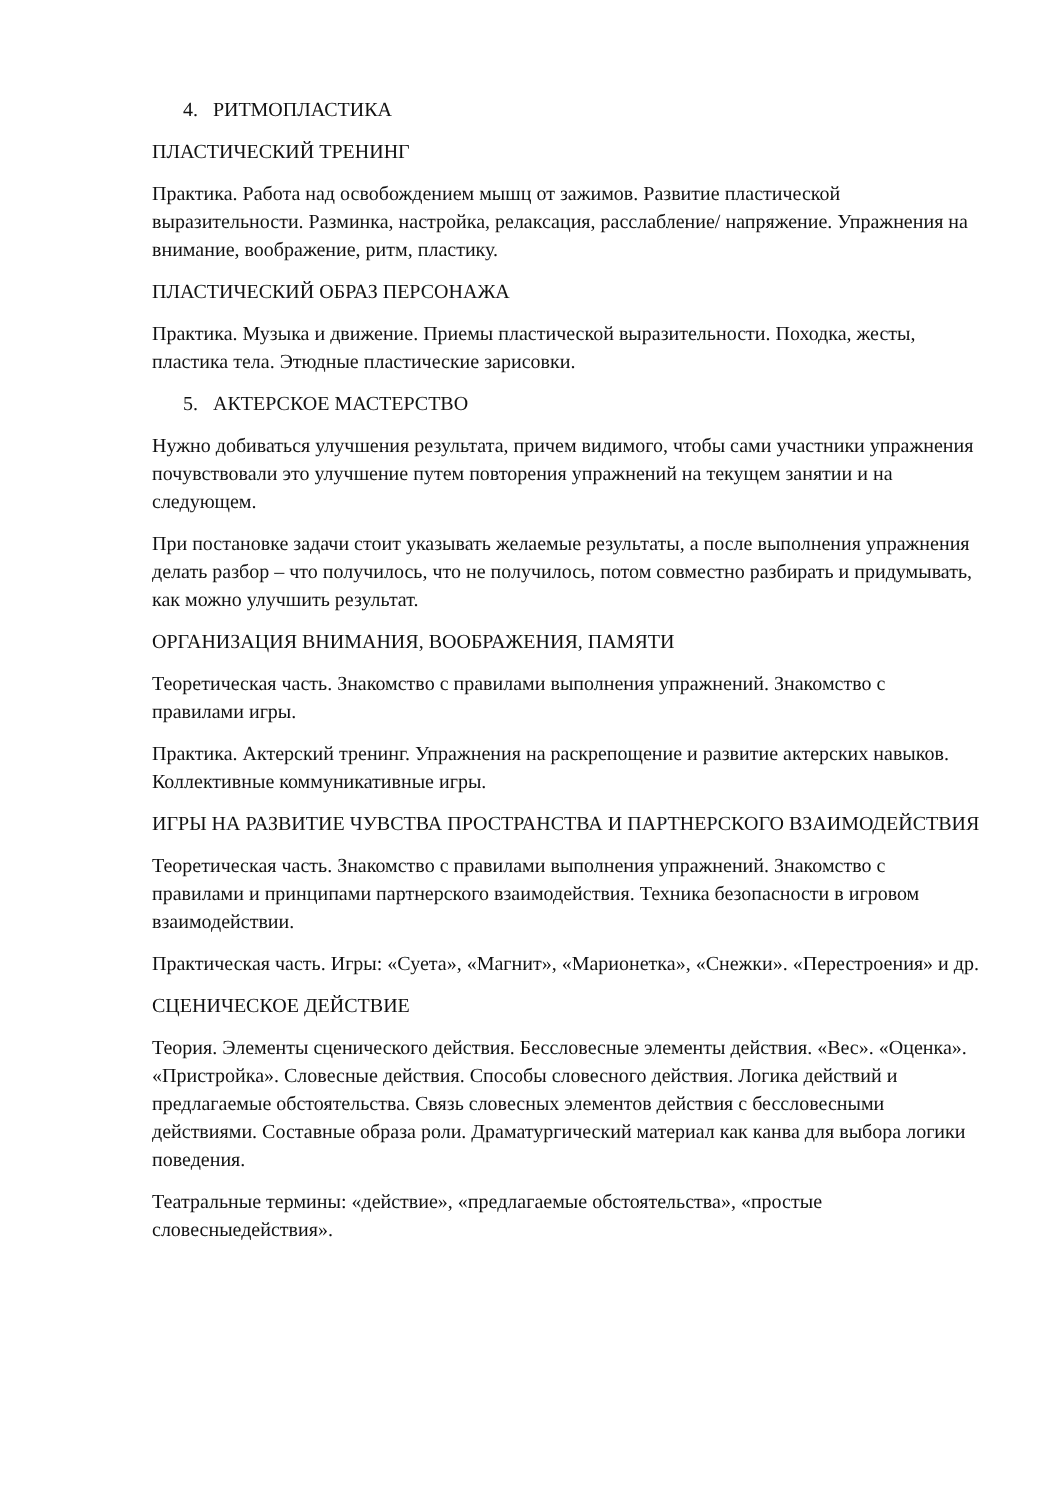4. РИТМОПЛАСТИКА
ПЛАСТИЧЕСКИЙ ТРЕНИНГ
Практика. Работа над освобождением мышц от зажимов. Развитие пластической выразительности. Разминка, настройка, релаксация, расслабление/ напряжение. Упражнения на внимание, воображение, ритм, пластику.
ПЛАСТИЧЕСКИЙ ОБРАЗ ПЕРСОНАЖА
Практика. Музыка и движение. Приемы пластической выразительности. Походка, жесты, пластика тела. Этюдные пластические зарисовки.
5. АКТЕРСКОЕ МАСТЕРСТВО
Нужно добиваться улучшения результата, причем видимого, чтобы сами участники упражнения почувствовали это улучшение путем повторения упражнений на текущем занятии и на следующем.
При постановке задачи стоит указывать желаемые результаты, а после выполнения упражнения делать разбор – что получилось, что не получилось, потом совместно разбирать и придумывать, как можно улучшить результат.
ОРГАНИЗАЦИЯ ВНИМАНИЯ, ВООБРАЖЕНИЯ, ПАМЯТИ
Теоретическая часть. Знакомство с правилами выполнения упражнений. Знакомство с правилами игры.
Практика. Актерский тренинг. Упражнения на раскрепощение и развитие актерских навыков. Коллективные коммуникативные игры.
ИГРЫ НА РАЗВИТИЕ ЧУВСТВА ПРОСТРАНСТВА И ПАРТНЕРСКОГО ВЗАИМОДЕЙСТВИЯ
Теоретическая часть. Знакомство с правилами выполнения упражнений. Знакомство с правилами и принципами партнерского взаимодействия. Техника безопасности в игровом взаимодействии.
Практическая часть. Игры: «Суета», «Магнит», «Марионетка», «Снежки». «Перестроения» и др.
СЦЕНИЧЕСКОЕ ДЕЙСТВИЕ
Теория. Элементы сценического действия. Бессловесные элементы действия. «Вес». «Оценка». «Пристройка». Словесные действия. Способы словесного действия. Логика действий и предлагаемые обстоятельства. Связь словесных элементов действия с бессловесными действиями. Составные образа роли. Драматургический материал как канва для выбора логики поведения.
Театральные термины: «действие», «предлагаемые обстоятельства», «простые словесныедействия».